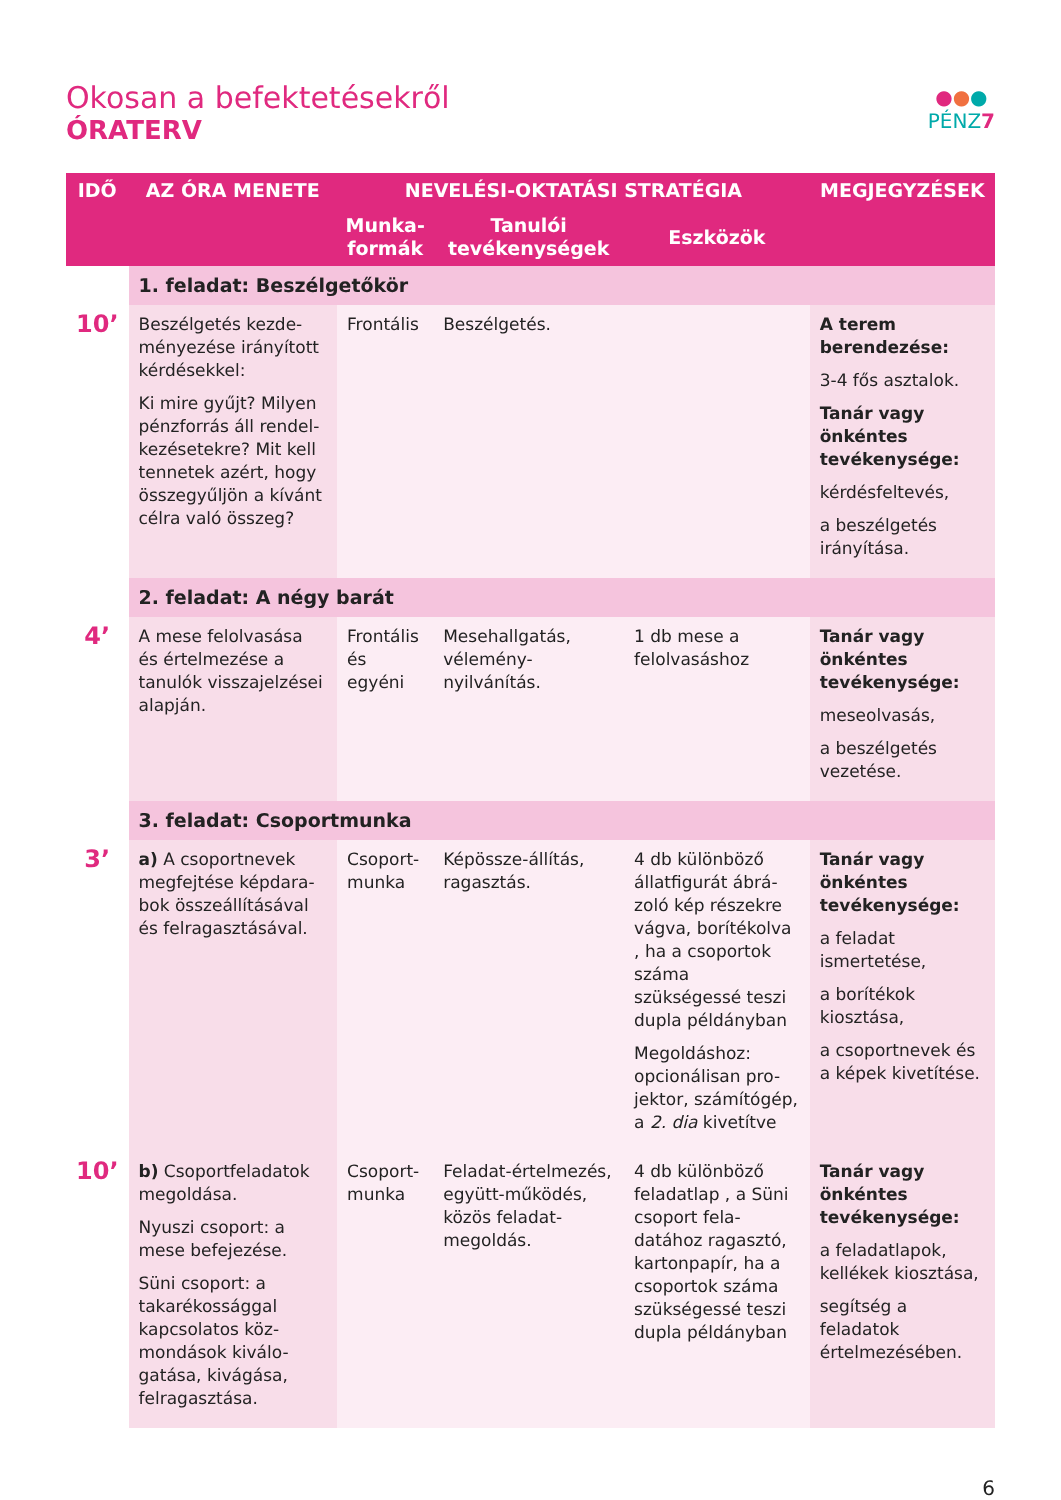Okosan a befektetésekről
ÓRATERV
●●●
PÉNZ7
| IDŐ | AZ ÓRA MENETE | NEVELÉSI-OKTATÁSI STRATÉGIA | | | MEGJEGYZÉSEK |
| --- | --- | --- | --- | --- | --- |
| | | Munka- formák | Tanulói tevékenységek | Eszközök | |
| | 1. feladat: Beszélgetőkör | | | | |
| 10’ | Beszélgetés kezde-ményezése irányított kérdésekkel: Ki mire gyűjt? Milyen pénzforrás áll rendel-kezésetekre? Mit kell tennetek azért, hogy összegyűljön a kívánt célra való összeg? | Frontális | Beszélgetés. | | A terem berendezése: 3-4 fős asztalok. Tanár vagy önkéntes tevékenysége: kérdésfeltevés, a beszélgetés irányítása. |
| | 2. feladat: A négy barát | | | | |
| 4’ | A mese felolvasása és értelmezése a tanulók visszajelzései alapján. | Frontális és egyéni | Mesehallgatás, vélemény-nyilvánítás. | 1 db mese a felolvasáshoz | Tanár vagy önkéntes tevékenysége: meseolvasás, a beszélgetés vezetése. |
| | 3. feladat: Csoportmunka | | | | |
| 3’ | a) A csoportnevek megfejtése képdara-bok összeállításával és felragasztásával. | Csoport-munka | Képössze-állítás, ragasztás. | 4 db különböző állatfigurát ábrá-zoló kép részekre vágva, borítékolva , ha a csoportok száma szükségessé teszi dupla példányban Megoldáshoz: opcionálisan pro-jektor, számítógép, a 2. dia kivetítve | Tanár vagy önkéntes tevékenysége: a feladat ismertetése, a borítékok kiosztása, a csoportnevek és a képek kivetítése. |
| 10’ | b) Csoportfeladatok megoldása. Nyuszi csoport: a mese befejezése. Süni csoport: a takarékossággal kapcsolatos köz-mondások kiválo-gatása, kivágása, felragasztása. | Csoport-munka | Feladat-értelmezés, együtt-működés, közös feladat-megoldás. | 4 db különböző feladatlap , a Süni csoport fela-datához ragasztó, kartonpapír, ha a csoportok száma szükségessé teszi dupla példányban | Tanár vagy önkéntes tevékenysége: a feladatlapok, kellékek kiosztása, segítség a feladatok értelmezésében. |
6